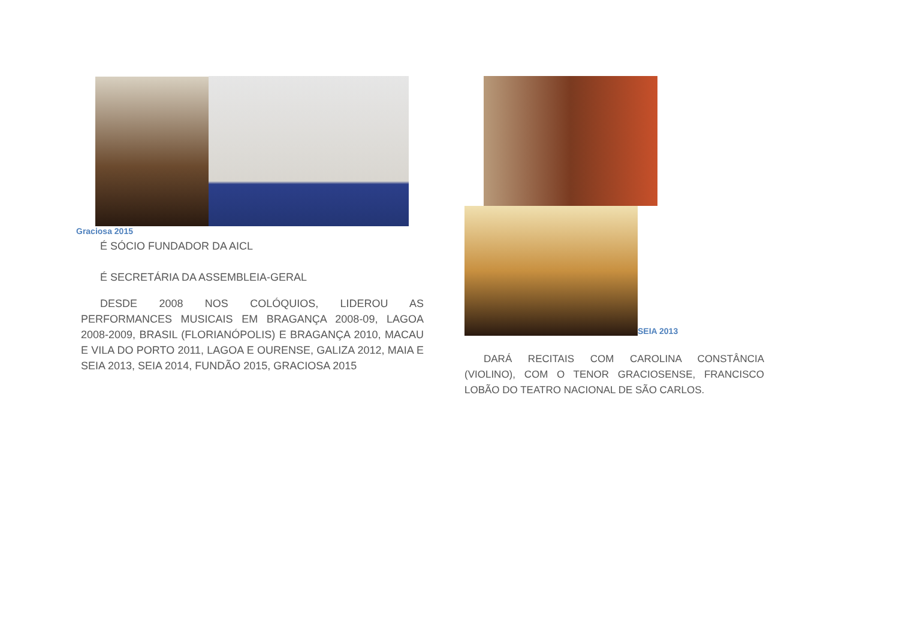Graciosa 2015
É SÓCIO FUNDADOR DA AICL
É SECRETÁRIA DA ASSEMBLEIA-GERAL
DESDE 2008 NOS COLÓQUIOS, LIDEROU AS PERFORMANCES MUSICAIS EM BRAGANÇA 2008-09, LAGOA 2008-2009, BRASIL (FLORIANÓPOLIS) E BRAGANÇA 2010, MACAU E VILA DO PORTO 2011, LAGOA E OURENSE, GALIZA 2012, MAIA E SEIA 2013, SEIA 2014, FUNDÃO 2015, GRACIOSA 2015
SEIA 2013
DARÁ RECITAIS COM CAROLINA CONSTÂNCIA (VIOLINO), COM O TENOR GRACIOSENSE, FRANCISCO LOBÃO DO TEATRO NACIONAL DE SÃO CARLOS.